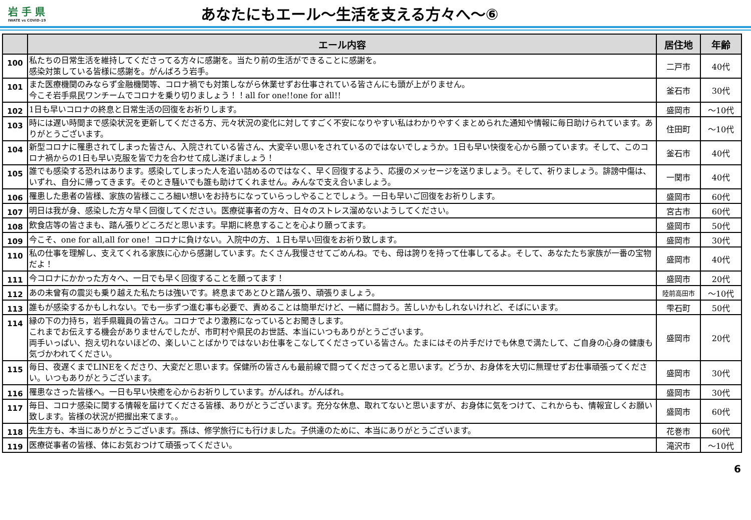岩 手 県
IWATE vs COVID-19
あなたにもエール～生活を支える方々へ～⑥
| | エール内容 | 居住地 | 年齢 |
| --- | --- | --- | --- |
| 100 | 私たちの日常生活を維持してくださってる方々に感謝を。当たり前の生活ができることに感謝を。 感染対策している皆様に感謝を。がんばろう岩手。 | 二戸市 | 40代 |
| 101 | また医療機関のみならず金融機関等、コロナ禍でも対策しながら休業せずお仕事されている皆さんにも頭が上がりません。 今こそ岩手県民ワンチームでコロナを乗り切りましょう！！all for one!!one for all!! | 釜石市 | 30代 |
| 102 | 1日も早いコロナの終息と日常生活の回復をお祈りします。 | 盛岡市 | ～10代 |
| 103 | 時には遅い時間まで感染状況を更新してくださる方、元々状況の変化に対してすごく不安になりやすい私はわかりやすくまとめられた通知や情報に毎日助けられています。ありがとうございます。 | 住田町 | ～10代 |
| 104 | 新型コロナに罹患されてしまった皆さん、入院されている皆さん、大変辛い思いをされているのではないでしょうか。1日も早い快復を心から願っています。そして、このコロナ禍からの1日も早い克服を皆で力を合わせて成し遂げましょう！ | 釜石市 | 40代 |
| 105 | 誰でも感染する恐れはあります。感染してしまった人を追い詰めるのではなく、早く回復するよう、応援のメッセージを送りましょう。そして、祈りましょう。誹謗中傷は、いずれ、自分に帰ってきます。そのとき騒いでも誰も助けてくれません。みんなで支え合いましょう。 | 一関市 | 40代 |
| 106 | 罹患した患者の皆様、家族の皆様こころ細い想いをお持ちになっていらっしやることでしょう。一日も早いご回復をお祈りします。 | 盛岡市 | 60代 |
| 107 | 明日は我が身、感染した方々早く回復してください。医療従事者の方々、日々のストレス溜めないようしてください。 | 宮古市 | 60代 |
| 108 | 飲食店等の皆さまも、踏ん張りどころだと思います。早期に終息することを心より願ってます。 | 盛岡市 | 50代 |
| 109 | 今こそ、one for all,all for one！コロナに負けない。入院中の方、１日も早い回復をお祈り致します。 | 盛岡市 | 30代 |
| 110 | 私の仕事を理解し、支えてくれる家族に心から感謝しています。たくさん我慢させてごめんね。でも、母は誇りを持って仕事してるよ。そして、あなたたち家族が一番の宝物だよ！ | 盛岡市 | 40代 |
| 111 | 今コロナにかかった方々へ、一日でも早く回復することを願ってます！ | 盛岡市 | 20代 |
| 112 | あの未曾有の震災も乗り越えた私たちは強いです。終息まであとひと踏ん張り、頑張りましょう。 | 陸前高田市 | ～10代 |
| 113 | 誰もが感染するかもしれない。でも一歩ずつ進む事も必要で、責めることは簡単だけど、一緒に闘おう。苦しいかもしれないけれど、そばにいます。 | 雫石町 | 50代 |
| 114 | 縁の下の力持ち，岩手県職員の皆さん。コロナでより激務になっているとお聞きします。 これまでお伝えする機会がありませんでしたが、市町村や県民のお世話、本当にいつもありがとうございます。 両手いっぱい、抱え切れないほどの、楽しいことばかりではないお仕事をこなしてくださっている皆さん。たまにはその片手だけでも休息で満たして、ご自身の心身の健康も気づかわれてください。 | 盛岡市 | 20代 |
| 115 | 毎日、夜遅くまでLINEをくださり、大変だと思います。保健所の皆さんも最前線で闘ってくださってると思います。どうか、お身体を大切に無理せずお仕事頑張ってください。いつもありがとうございます。 | 盛岡市 | 30代 |
| 116 | 罹患なさった皆様へ。一日も早い快癒を心からお祈りしています。がんばれ。がんばれ。 | 盛岡市 | 30代 |
| 117 | 毎日、コロナ感染に関する情報を届けてくださる皆様、ありがとうございます。充分な休息、取れてないと思いますが、お身体に気をつけて、これからも、情報宜しくお願い致します。皆様の状況が把握出来てます。。 | 盛岡市 | 60代 |
| 118 | 先生方も、本当にありがとうございます。孫は、修学旅行にも行けました。子供達のために、本当にありがとうございます。 | 花巻市 | 60代 |
| 119 | 医療従事者の皆様、体にお気おつけて頑張ってください。 | 滝沢市 | ～10代 |
6